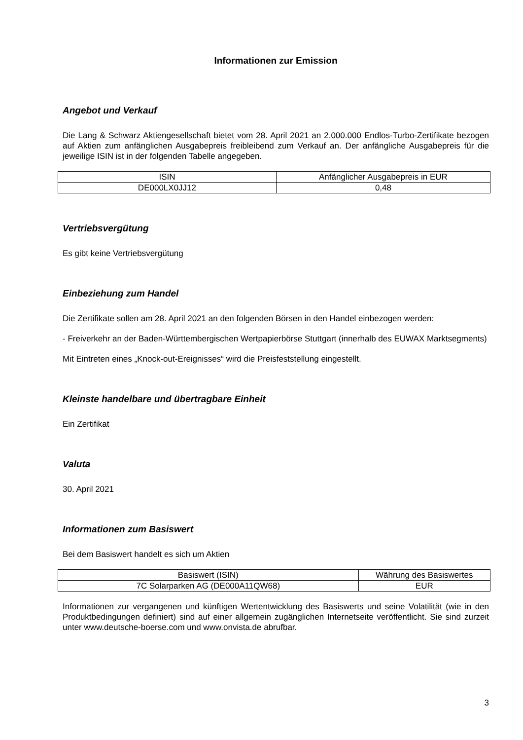Informationen zur Emission
Angebot und Verkauf
Die Lang & Schwarz Aktiengesellschaft bietet vom 28. April 2021 an 2.000.000 Endlos-Turbo-Zertifikate bezogen auf Aktien zum anfänglichen Ausgabepreis freibleibend zum Verkauf an. Der anfängliche Ausgabepreis für die jeweilige ISIN ist in der folgenden Tabelle angegeben.
| ISIN | Anfänglicher Ausgabepreis in EUR |
| DE000LX0JJ12 | 0,48 |
Vertriebsvergütung
Es gibt keine Vertriebsvergütung
Einbeziehung zum Handel
Die Zertifikate sollen am 28. April 2021 an den folgenden Börsen in den Handel einbezogen werden:
- Freiverkehr an der Baden-Württembergischen Wertpapierbörse Stuttgart (innerhalb des EUWAX Marktsegments)
Mit Eintreten eines „Knock-out-Ereignisses“ wird die Preisfeststellung eingestellt.
Kleinste handelbare und übertragbare Einheit
Ein Zertifikat
Valuta
30. April 2021
Informationen zum Basiswert
Bei dem Basiswert handelt es sich um Aktien
| Basiswert (ISIN) | Währung des Basiswertes |
| 7C Solarparken AG (DE000A11QW68) | EUR |
Informationen zur vergangenen und künftigen Wertentwicklung des Basiswerts und seine Volatilität (wie in den Produktbedingungen definiert) sind auf einer allgemein zugänglichen Internetseite veröffentlicht. Sie sind zurzeit unter www.deutsche-boerse.com und www.onvista.de abrufbar.
3